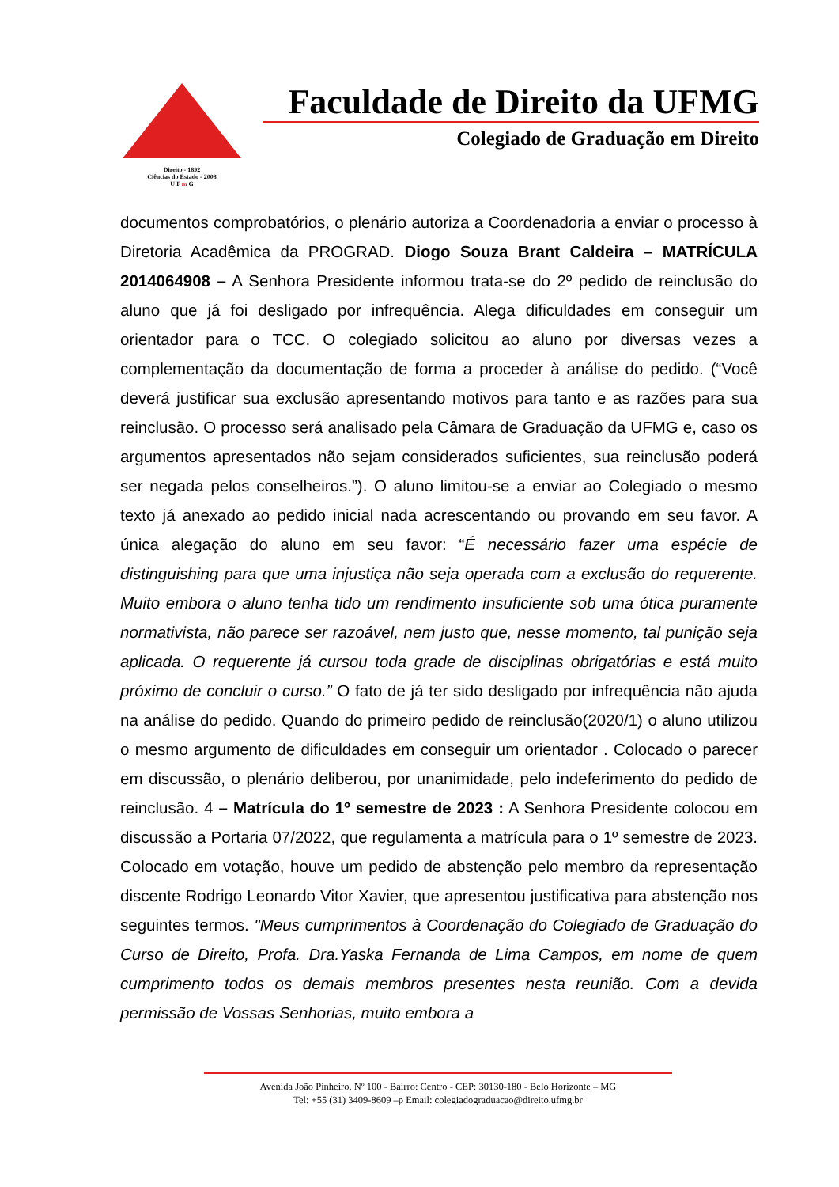Direito - 1892
Ciências do Estado - 2008
U F m G
Faculdade de Direito da UFMG
Colegiado de Graduação em Direito
documentos comprobatórios, o plenário autoriza a Coordenadoria a enviar o processo à Diretoria Acadêmica da PROGRAD. Diogo Souza Brant Caldeira – MATRÍCULA 2014064908 – A Senhora Presidente informou trata-se do 2º pedido de reinclusão do aluno que já foi desligado por infrequência. Alega dificuldades em conseguir um orientador para o TCC. O colegiado solicitou ao aluno por diversas vezes a complementação da documentação de forma a proceder à análise do pedido. (“Você deverá justificar sua exclusão apresentando motivos para tanto e as razões para sua reinclusão. O processo será analisado pela Câmara de Graduação da UFMG e, caso os argumentos apresentados não sejam considerados suficientes, sua reinclusão poderá ser negada pelos conselheiros.”). O aluno limitou-se a enviar ao Colegiado o mesmo texto já anexado ao pedido inicial nada acrescentando ou provando em seu favor. A única alegação do aluno em seu favor: “É necessário fazer uma espécie de distinguishing para que uma injustiça não seja operada com a exclusão do requerente. Muito embora o aluno tenha tido um rendimento insuficiente sob uma ótica puramente normativista, não parece ser razoável, nem justo que, nesse momento, tal punição seja aplicada. O requerente já cursou toda grade de disciplinas obrigatórias e está muito próximo de concluir o curso.” O fato de já ter sido desligado por infrequência não ajuda na análise do pedido. Quando do primeiro pedido de reinclusão(2020/1) o aluno utilizou o mesmo argumento de dificuldades em conseguir um orientador . Colocado o parecer em discussão, o plenário deliberou, por unanimidade, pelo indeferimento do pedido de reinclusão. 4 – Matrícula do 1º semestre de 2023 : A Senhora Presidente colocou em discussão a Portaria 07/2022, que regulamenta a matrícula para o 1º semestre de 2023. Colocado em votação, houve um pedido de abstenção pelo membro da representação discente Rodrigo Leonardo Vitor Xavier, que apresentou justificativa para abstenção nos seguintes termos. "Meus cumprimentos à Coordenação do Colegiado de Graduação do Curso de Direito, Profa. Dra.Yaska Fernanda de Lima Campos, em nome de quem cumprimento todos os demais membros presentes nesta reunião. Com a devida permissão de Vossas Senhorias, muito embora a
Avenida João Pinheiro, Nº 100 - Bairro: Centro - CEP: 30130-180 - Belo Horizonte – MG
Tel: +55 (31) 3409-8609 –p Email: colegiadograduacao@direito.ufmg.br